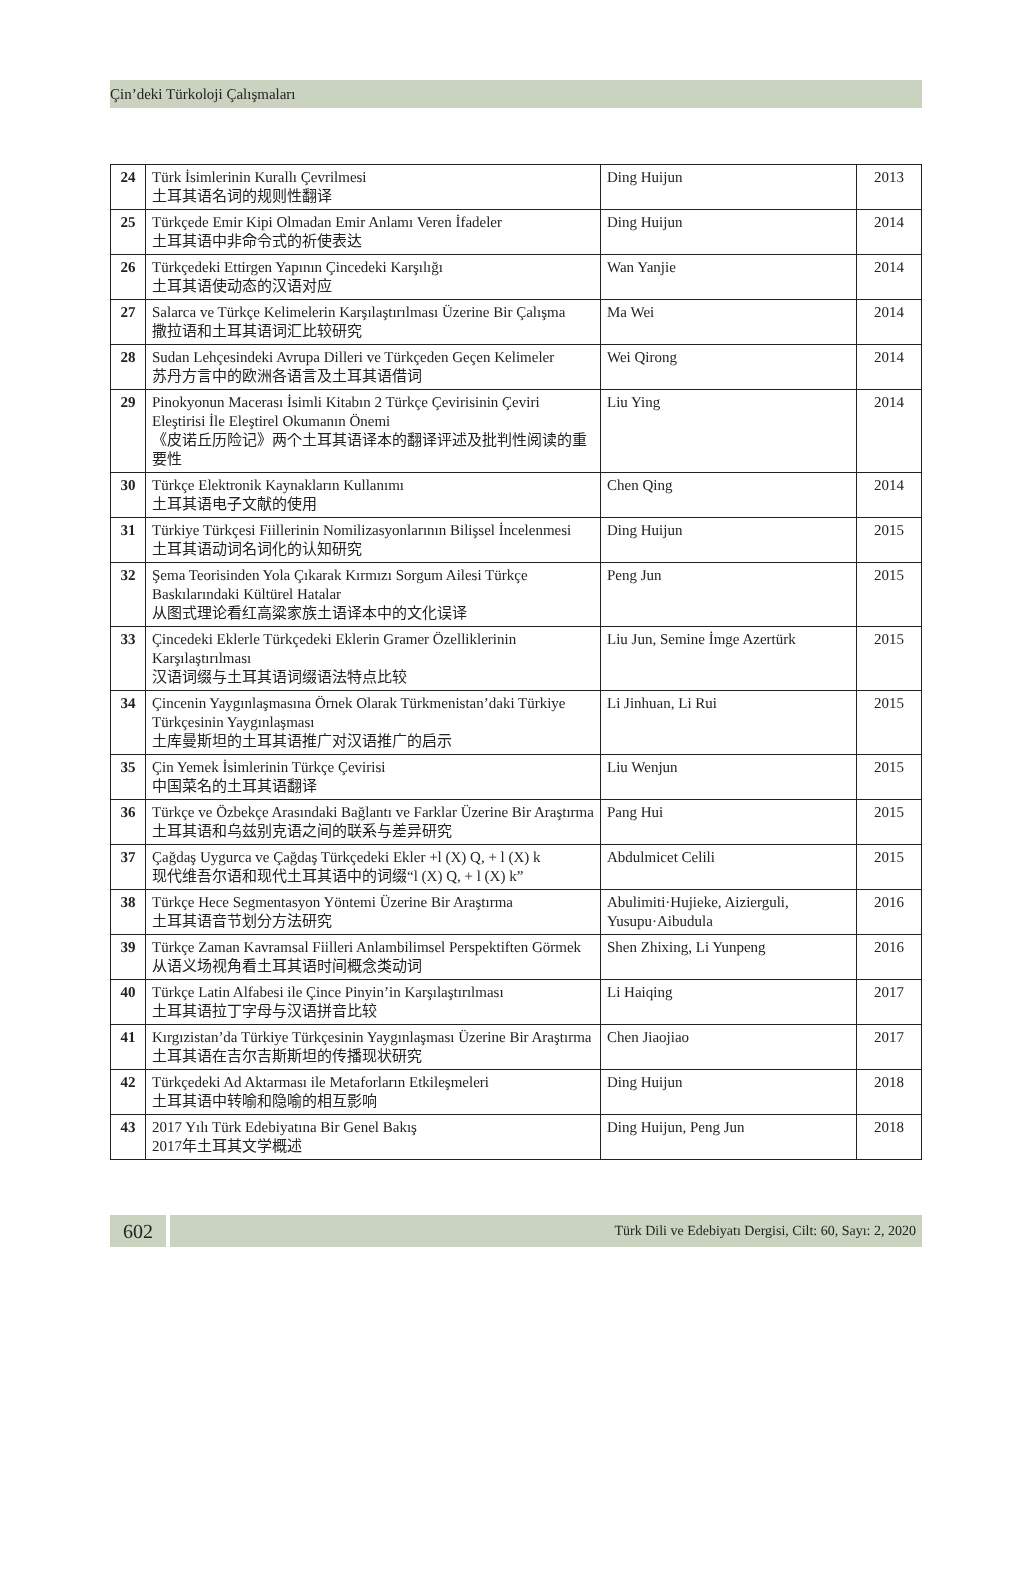Çin’deki Türkoloji Çalışmaları
| 24 | Türk İsimlerinin Kurallı Çevrilmesi 土耳其语名词的规则性翻译 | Ding Huijun | 2013 |
| 25 | Türkçede Emir Kipi Olmadan Emir Anlamı Veren İfadeler 土耳其语中非命令式的祈使表达 | Ding Huijun | 2014 |
| 26 | Türkçedeki Ettirgen Yapının Çincedeki Karşılığı 土耳其语使动态的汉语对应 | Wan Yanjie | 2014 |
| 27 | Salarca ve Türkçe Kelimelerin Karşılaştırılması Üzerine Bir Çalışma 撒拉语和土耳其语词汇比较研究 | Ma Wei | 2014 |
| 28 | Sudan Lehçesindeki Avrupa Dilleri ve Türkçeden Geçen Kelimeler 苏丹方言中的欧洲各语言及土耳其语借词 | Wei Qirong | 2014 |
| 29 | Pinokyonun Macerası İsimli Kitabın 2 Türkçe Çevirisinin Çeviri Eleştirisi İle Eleştirel Okumanın Önemi 《皮诺丘历险记》两个土耳其语译本的翻译评述及批判性阅读的重要性 | Liu Ying | 2014 |
| 30 | Türkçe Elektronik Kaynakların Kullanımı 土耳其语电子文献的使用 | Chen Qing | 2014 |
| 31 | Türkiye Türkçesi Fiillerinin Nomilizasyonlarının Bilişsel İncelenmesi 土耳其语动词名词化的认知研究 | Ding Huijun | 2015 |
| 32 | Şema Teorisinden Yola Çıkarak Kırmızı Sorgum Ailesi Türkçe Baskılarındaki Kültürel Hatalar 从图式理论看红高粱家族土语译本中的文化误译 | Peng Jun | 2015 |
| 33 | Çincedeki Eklerle Türkçedeki Eklerin Gramer Özelliklerinin Karşılaştırılması 汉语词缀与土耳其语词缀语法特点比较 | Liu Jun, Semine İmge Azertürk | 2015 |
| 34 | Çincenin Yaygınlaşmasına Örnek Olarak Türkmenistan’daki Türkiye Türkçesinin Yaygınlaşması 土库曼斯坦的土耳其语推广对汉语推广的启示 | Li Jinhuan, Li Rui | 2015 |
| 35 | Çin Yemek İsimlerinin Türkçe Çevirisi 中国菜名的土耳其语翻译 | Liu Wenjun | 2015 |
| 36 | Türkçe ve Özbekçe Arasındaki Bağlantı ve Farklar Üzerine Bir Araştırma 土耳其语和乌兹别克语之间的联系与差异研究 | Pang Hui | 2015 |
| 37 | Çağdaş Uygurca ve Çağdaş Türkçedeki Ekler +l (X) Q, + l (X) k 现代维吾尔语和现代土耳其语中的词缀“l (X) Q, + l (X) k” | Abdulmicet Celili | 2015 |
| 38 | Türkçe Hece Segmentasyon Yöntemi Üzerine Bir Araştırma 土耳其语音节划分方法研究 | Abulimiti·Hujieke, Aizierguli, Yusupu·Aibudula | 2016 |
| 39 | Türkçe Zaman Kavramsal Fiilleri Anlambilimsel Perspektiften Görmek 从语义场视角看土耳其语时间概念类动词 | Shen Zhixing, Li Yunpeng | 2016 |
| 40 | Türkçe Latin Alfabesi ile Çince Pinyin’in Karşılaştırılması 土耳其语拉丁字母与汉语拼音比较 | Li Haiqing | 2017 |
| 41 | Kırgızistan’da Türkiye Türkçesinin Yaygınlaşması Üzerine Bir Araştırma 土耳其语在吉尔吉斯斯坦的传播现状研究 | Chen Jiaojiao | 2017 |
| 42 | Türkçedeki Ad Aktarması ile Metaforların Etkileşmeleri 土耳其语中转喻和隐喻的相互影响 | Ding Huijun | 2018 |
| 43 | 2017 Yılı Türk Edebiyatına Bir Genel Bakış 2017年土耳其文学概述 | Ding Huijun, Peng Jun | 2018 |
602
Türk Dili ve Edebiyatı Dergisi, Cilt: 60, Sayı: 2, 2020